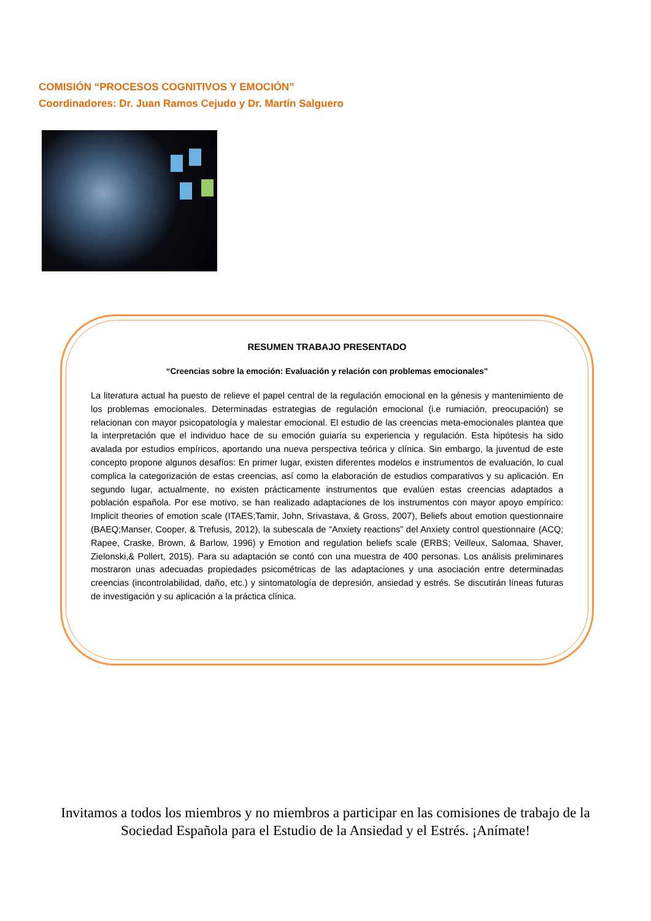COMISIÓN “PROCESOS COGNITIVOS Y EMOCIÓN”
Coordinadores: Dr. Juan Ramos Cejudo y Dr. Martín Salguero
RESUMEN TRABAJO PRESENTADO
“Creencias sobre la emoción: Evaluación y relación con problemas emocionales”
La literatura actual ha puesto de relieve el papel central de la regulación emocional en la génesis y mantenimiento de los problemas emocionales. Determinadas estrategias de regulación emocional (i.e rumiación, preocupación) se relacionan con mayor psicopatología y malestar emocional. El estudio de las creencias meta-emocionales plantea que la interpretación que el individuo hace de su emoción guiaría su experiencia y regulación. Esta hipótesis ha sido avalada por estudios empíricos, aportando una nueva perspectiva teórica y clínica. Sin embargo, la juventud de este concepto propone algunos desafíos: En primer lugar, existen diferentes modelos e instrumentos de evaluación, lo cual complica la categorización de estas creencias, así como la elaboración de estudios comparativos y su aplicación. En segundo lugar, actualmente, no existen prácticamente instrumentos que evalúen estas creencias adaptados a población española. Por ese motivo, se han realizado adaptaciones de los instrumentos con mayor apoyo empírico: Implicit theories of emotion scale (ITAES;Tamir, John, Srivastava, & Gross, 2007), Beliefs about emotion questionnaire (BAEQ;Manser, Cooper, & Trefusis, 2012), la subescala de “Anxiety reactions” del Anxiety control questionnaire (ACQ; Rapee, Craske, Brown, & Barlow, 1996) y Emotion and regulation beliefs scale (ERBS; Veilleux, Salomaa, Shaver, Zielonski,& Pollert, 2015). Para su adaptación se contó con una muestra de 400 personas. Los análisis preliminares mostraron unas adecuadas propiedades psicométricas de las adaptaciones y una asociación entre determinadas creencias (incontrolabilidad, daño, etc.) y sintomatología de depresión, ansiedad y estrés. Se discutirán líneas futuras de investigación y su aplicación a la práctica clínica.
Invitamos a todos los miembros y no miembros a participar en las comisiones de trabajo de la Sociedad Española para el Estudio de la Ansiedad y el Estrés. ¡Anímate!